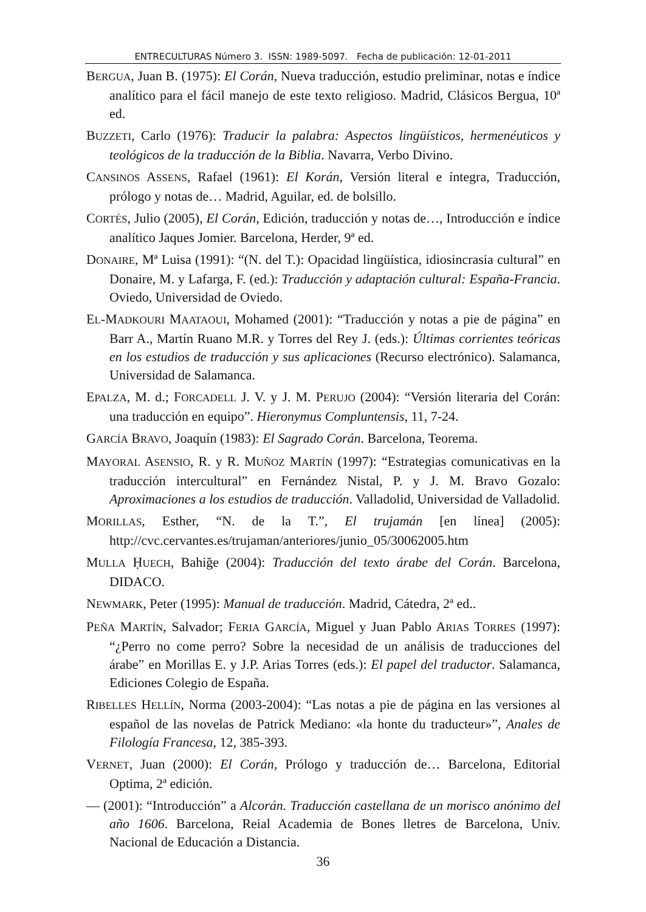ENTRECULTURAS Número 3. ISSN: 1989-5097. Fecha de publicación: 12-01-2011
BERGUA, Juan B. (1975): El Corán, Nueva traducción, estudio preliminar, notas e índice analítico para el fácil manejo de este texto religioso. Madrid, Clásicos Bergua, 10ª ed.
BUZZETI, Carlo (1976): Traducir la palabra: Aspectos lingüísticos, hermenéuticos y teológicos de la traducción de la Biblia. Navarra, Verbo Divino.
CANSINOS ASSENS, Rafael (1961): El Korán, Versión literal e íntegra, Traducción, prólogo y notas de… Madrid, Aguilar, ed. de bolsillo.
CORTÉS, Julio (2005), El Corán, Edición, traducción y notas de…, Introducción e índice analítico Jaques Jomier. Barcelona, Herder, 9ª ed.
DONAIRE, Mª Luisa (1991): “(N. del T.): Opacidad lingüística, idiosincrasia cultural” en Donaire, M. y Lafarga, F. (ed.): Traducción y adaptación cultural: España-Francia. Oviedo, Universidad de Oviedo.
EL-MADKOURI MAATAOUI, Mohamed (2001): “Traducción y notas a pie de página” en Barr A., Martín Ruano M.R. y Torres del Rey J. (eds.): Últimas corrientes teóricas en los estudios de traducción y sus aplicaciones (Recurso electrónico). Salamanca, Universidad de Salamanca.
EPALZA, M. d.; FORCADELL J. V. y J. M. PERUJO (2004): “Versión literaria del Corán: una traducción en equipo”. Hieronymus Compluntensis, 11, 7-24.
GARCÍA BRAVO, Joaquín (1983): El Sagrado Corán. Barcelona, Teorema.
MAYORAL ASENSIO, R. y R. MUÑOZ MARTÍN (1997): “Estrategias comunicativas en la traducción intercultural” en Fernández Nistal, P. y J. M. Bravo Gozalo: Aproximaciones a los estudios de traducción. Valladolid, Universidad de Valladolid.
MORILLAS, Esther, “N. de la T.”, El trujamán [en línea] (2005): http://cvc.cervantes.es/trujaman/anteriores/junio_05/30062005.htm
MULLA ḤUECH, Bahiğe (2004): Traducción del texto árabe del Corán. Barcelona, DIDACO.
NEWMARK, Peter (1995): Manual de traducción. Madrid, Cátedra, 2ª ed..
PEÑA MARTÍN, Salvador; FERIA GARCÍA, Miguel y Juan Pablo ARIAS TORRES (1997): “¿Perro no come perro? Sobre la necesidad de un análisis de traducciones del árabe” en Morillas E. y J.P. Arias Torres (eds.): El papel del traductor. Salamanca, Ediciones Colegio de España.
RIBELLES HELLÍN, Norma (2003-2004): “Las notas a pie de página en las versiones al español de las novelas de Patrick Mediano: «la honte du traducteur»”, Anales de Filología Francesa, 12, 385-393.
VERNET, Juan (2000): El Corán, Prólogo y traducción de… Barcelona, Editorial Optima, 2ª edición.
— (2001): “Introducción” a Alcorán. Traducción castellana de un morisco anónimo del año 1606. Barcelona, Reial Academia de Bones lletres de Barcelona, Univ. Nacional de Educación a Distancia.
36